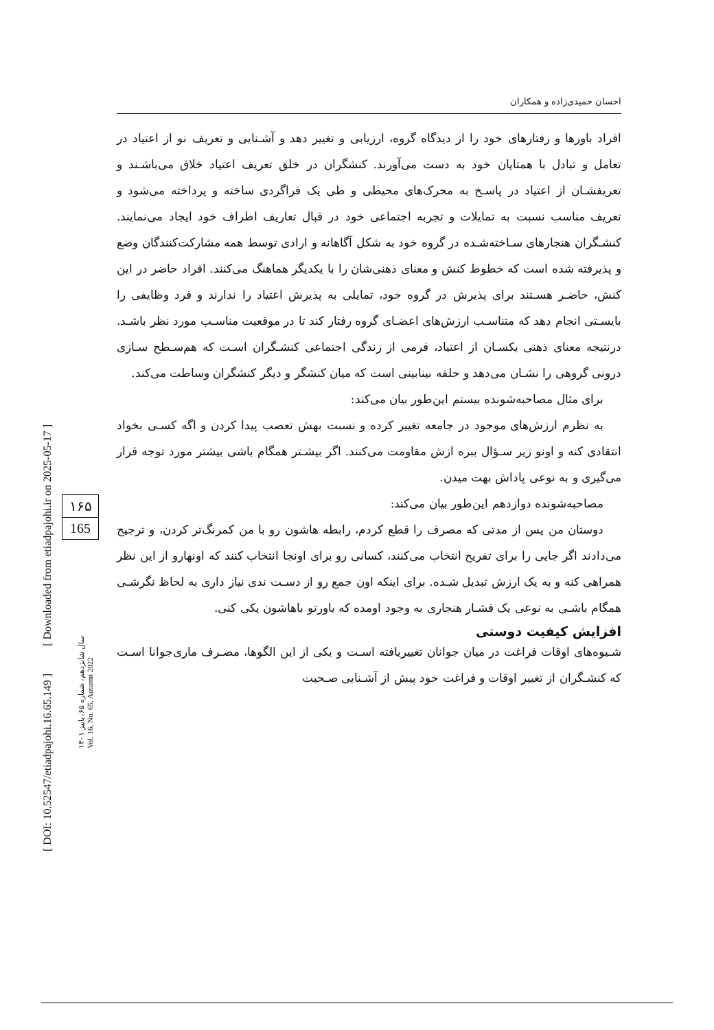[ DOI: 10.52547/etiadpajohi.16.65.149 ] [ Downloaded from etiadpajohi.ir on 2025-05-17 ]
۱۶۵
165
سال شانزدهم، شماره ۶۵، پاییز ۱۴۰۱
Vol. 16, No. 65, Autumn 2022
احسان حمیدی‌زاده و همکاران
افراد باورها و رفتارهای خود را از دیدگاه گروه، ارزیابی و تغییر دهد و آشـنایی و تعریف نو از اعتیاد در تعامل و تبادل با همتایان خود به دست می‌آورند. کنشگران در خلق تعریف اعتیاد خلاق می‌باشـند و تعریفشـان از اعتیاد در پاسـخ به محرک‌های محیطی و طی یک فراگردی ساخته و پرداخته می‌شود و تعریف مناسب نسبت به تمایلات و تجربه اجتماعی خود در قبال تعاریف اطراف خود ایجاد می‌نمایند. کنشـگران هنجارهای سـاخته‌شـده در گروه خود به شکل آگاهانه و ارادی توسط همه مشارکت‌کنندگان وضع و پذیرفته شده است که خطوط کنش و معنای ذهنی‌شان را با یکدیگر هماهنگ می‌کنند. افراد حاضر در این کنش، حاضـر هسـتند برای پذیرش در گروه خود، تمایلی به پذیرش اعتیاد را ندارند و فرد وظایفی را بایسـتی انجام دهد که متناسـب ارزش‌های اعضـای گروه رفتار کند تا در موقعیت مناسـب مورد نظر باشـد. درنتیجه معنای ذهنی یکسـان از اعتیاد، فرمی از زندگی اجتماعی کنشـگران اسـت که هم‌سـطح سـازی درونی گروهی را نشـان می‌دهد و حلقه بینابینی است که میان کنشگر و دیگر کنشگران وساطت می‌کند.
برای مثال مصاحبه‌شونده بیستم این‌طور بیان می‌کند:
به نظرم ارزش‌های موجود در جامعه تغییر کرده و نسبت بهش تعصب پیدا کردن و اگه کسـی بخواد انتقادی کنه و اونو زیر سـؤال ببره ازش مقاومت می‌کنند. اگر بیشـتر همگام باشی بیشتر مورد توجه قرار می‌گیری و به نوعی پاداش بهت میدن.
مصاحبه‌شونده دوازدهم این‌طور بیان می‌کند:
دوستان من پس از مدتی که مصرف را قطع کردم، رابطه هاشون رو با من کمرنگ‌تر کردن، و ترجیح می‌دادند اگر جایی را برای تفریح انتخاب می‌کنند، کسانی رو برای اونجا انتخاب کنند که اونهارو از این نظر همراهی کنه و به یک ارزش تبدیل شـده. برای اینکه اون جمع رو از دسـت ندی نیاز داری به لحاظ نگرشـی همگام باشـی به نوعی یک فشـار هنجاری به وجود اومده که باورتو باهاشون یکی کنی.
افزایش کیفیت دوستی
شـیوه‌های اوقات فراغت در میان جوانان تغییریافته اسـت و یکی از این الگوها، مصـرف ماری‌جوانا اسـت که کنشـگران از تغییر اوقات و فراغت خود پیش از آشـنایی صـحبت